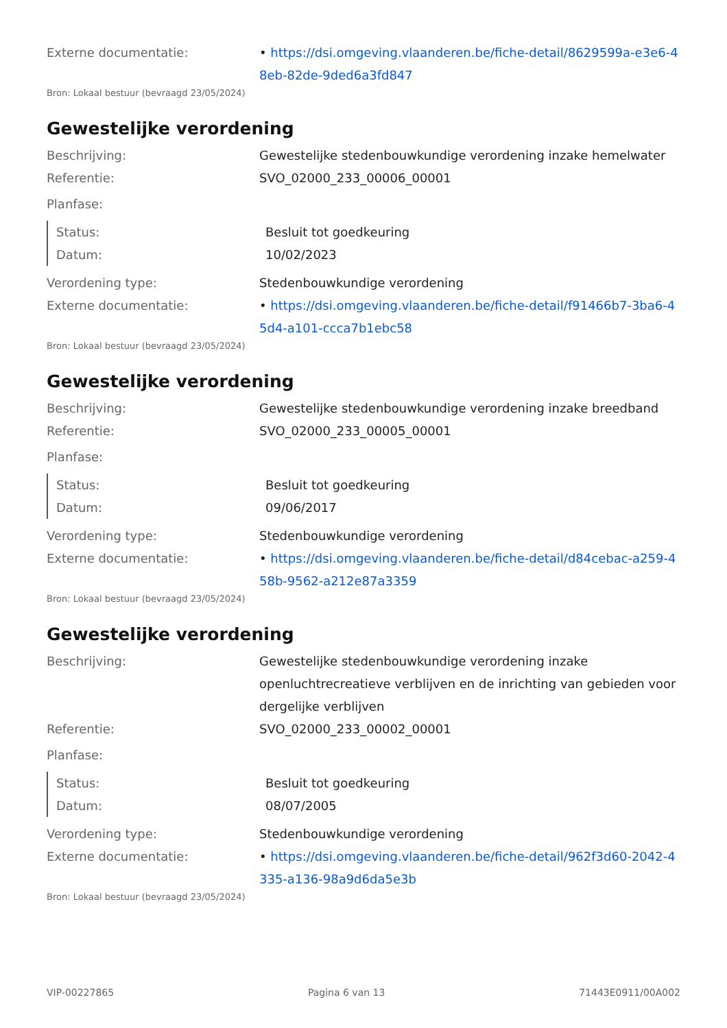Externe documentatie: • https://dsi.omgeving.vlaanderen.be/fiche-detail/8629599a-e3e6-48eb-82de-9ded6a3fd847
Bron: Lokaal bestuur (bevraagd 23/05/2024)
Gewestelijke verordening
Beschrijving: Gewestelijke stedenbouwkundige verordening inzake hemelwater
Referentie: SVO_02000_233_00006_00001
Planfase:
Status: Besluit tot goedkeuring
Datum: 10/02/2023
Verordening type: Stedenbouwkundige verordening
Externe documentatie: • https://dsi.omgeving.vlaanderen.be/fiche-detail/f91466b7-3ba6-45d4-a101-ccca7b1ebc58
Bron: Lokaal bestuur (bevraagd 23/05/2024)
Gewestelijke verordening
Beschrijving: Gewestelijke stedenbouwkundige verordening inzake breedband
Referentie: SVO_02000_233_00005_00001
Planfase:
Status: Besluit tot goedkeuring
Datum: 09/06/2017
Verordening type: Stedenbouwkundige verordening
Externe documentatie: • https://dsi.omgeving.vlaanderen.be/fiche-detail/d84cebac-a259-458b-9562-a212e87a3359
Bron: Lokaal bestuur (bevraagd 23/05/2024)
Gewestelijke verordening
Beschrijving: Gewestelijke stedenbouwkundige verordening inzake openluchtrecreatieve verblijven en de inrichting van gebieden voor dergelijke verblijven
Referentie: SVO_02000_233_00002_00001
Planfase:
Status: Besluit tot goedkeuring
Datum: 08/07/2005
Verordening type: Stedenbouwkundige verordening
Externe documentatie: • https://dsi.omgeving.vlaanderen.be/fiche-detail/962f3d60-2042-4335-a136-98a9d6da5e3b
Bron: Lokaal bestuur (bevraagd 23/05/2024)
VIP-00227865 Pagina 6 van 13 71443E0911/00A002